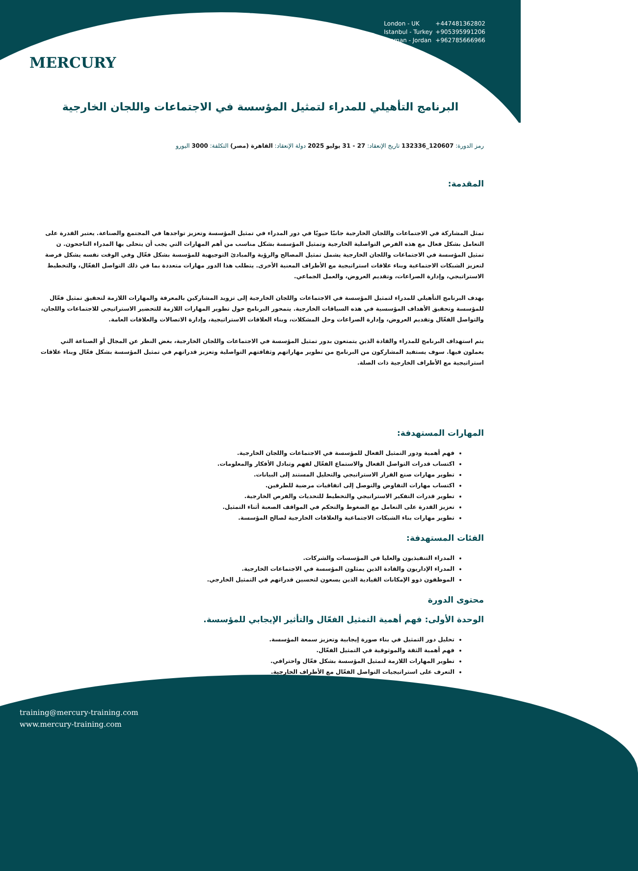MERCURY
London - UK +447481362802
Istanbul - Turkey +905395991206
Amman - Jordan +962785666966
البرنامج التأهيلي للمدراء لتمثيل المؤسسة في الاجتماعات واللجان الخارجية
رمز الدورة: 120607_132336 تاريخ الإنعقاد: 27 - 31 يوليو 2025 دولة الإنعقاد: القاهرة (مصر) التكلفة: 3000 اليورو
المقدمة:
تمثل المشاركة في الاجتماعات واللجان الخارجية جانبًا حيويًا في دور المدراء في تمثيل المؤسسة وتعزيز تواجدها في المجتمع والصناعة. يعتبر القدرة على التعامل بشكل فعال مع هذه الفرص التواصلية الخارجية وتمثيل المؤسسة بشكل مناسب من أهم المهارات التي يجب أن يتحلى بها المدراء الناجحون. ن تمثيل المؤسسة في الاجتماعات واللجان الخارجية يشمل تمثيل المصالح والرؤية والمبادئ التوجيهية للمؤسسة بشكل فعّال وفي الوقت نفسه يشكل فرصة لتعزيز الشبكات الاجتماعية وبناء علاقات استراتيجية مع الأطراف المعنية الأخرى. يتطلب هذا الدور مهارات متعددة بما في ذلك التواصل الفعّال، والتخطيط الاستراتيجي، وإدارة الصراعات، وتقديم العروض، والعمل الجماعي.
يهدف البرنامج التأهيلي للمدراء لتمثيل المؤسسة في الاجتماعات واللجان الخارجية إلى تزويد المشاركين بالمعرفة والمهارات اللازمة لتحقيق تمثيل فعّال للمؤسسة وتحقيق الأهداف المؤسسية في هذه السياقات الخارجية. يتمحور البرنامج حول تطوير المهارات اللازمة للتحضير الاستراتيجي للاجتماعات واللجان، والتواصل الفعّال وتقديم العروض، وإدارة الصراعات وحل المشكلات، وبناء العلاقات الاستراتيجية، وإدارة الاتصالات والعلاقات العامة.
يتم استهداف البرنامج للمدراء والقادة الذين يتمتعون بدور تمثيل المؤسسة في الاجتماعات واللجان الخارجية، بغض النظر عن المجال أو الصناعة التي يعملون فيها. سوف يستفيد المشاركون من البرنامج من تطوير مهاراتهم وثقافتهم التواصلية وتعزيز قدراتهم في تمثيل المؤسسة بشكل فعّال وبناء علاقات استراتيجية مع الأطراف الخارجية ذات الصلة.
المهارات المستهدفة:
فهم أهمية ودور التمثيل الفعال للمؤسسة في الاجتماعات واللجان الخارجية.
اكتساب قدرات التواصل الفعال والاستماع الفعّال لفهم وتبادل الأفكار والمعلومات.
تطوير مهارات صنع القرار الاستراتيجي والتحليل المستند إلى البيانات.
اكتساب مهارات التفاوض والتوصل إلى اتفاقيات مرضية للطرفين.
تطوير قدرات التفكير الاستراتيجي والتخطيط للتحديات والفرص الخارجية.
تعزيز القدرة على التعامل مع الضغوط والتحكم في المواقف الصعبة أثناء التمثيل.
تطوير مهارات بناء الشبكات الاجتماعية والعلاقات الخارجية لصالح المؤسسة.
الفئات المستهدفة:
المدراء التنفيذيون والعليا في المؤسسات والشركات.
المدراء الإداريون والقادة الذين يمثلون المؤسسة في الاجتماعات الخارجية.
الموظفون ذوو الإمكانات القيادية الذين يسعون لتحسين قدراتهم في التمثيل الخارجي.
محتوى الدورة
الوحدة الأولى: فهم أهمية التمثيل الفعّال والتأثير الإيجابي للمؤسسة.
تحليل دور التمثيل في بناء صورة إيجابية وتعزيز سمعة المؤسسة.
فهم أهمية الثقة والموثوقية في التمثيل الفعّال.
تطوير المهارات اللازمة لتمثيل المؤسسة بشكل فعّال واحترافي.
التعرف على استراتيجيات التواصل الفعّال مع الأطراف الخارجية.
training@mercury-training.com
www.mercury-training.com